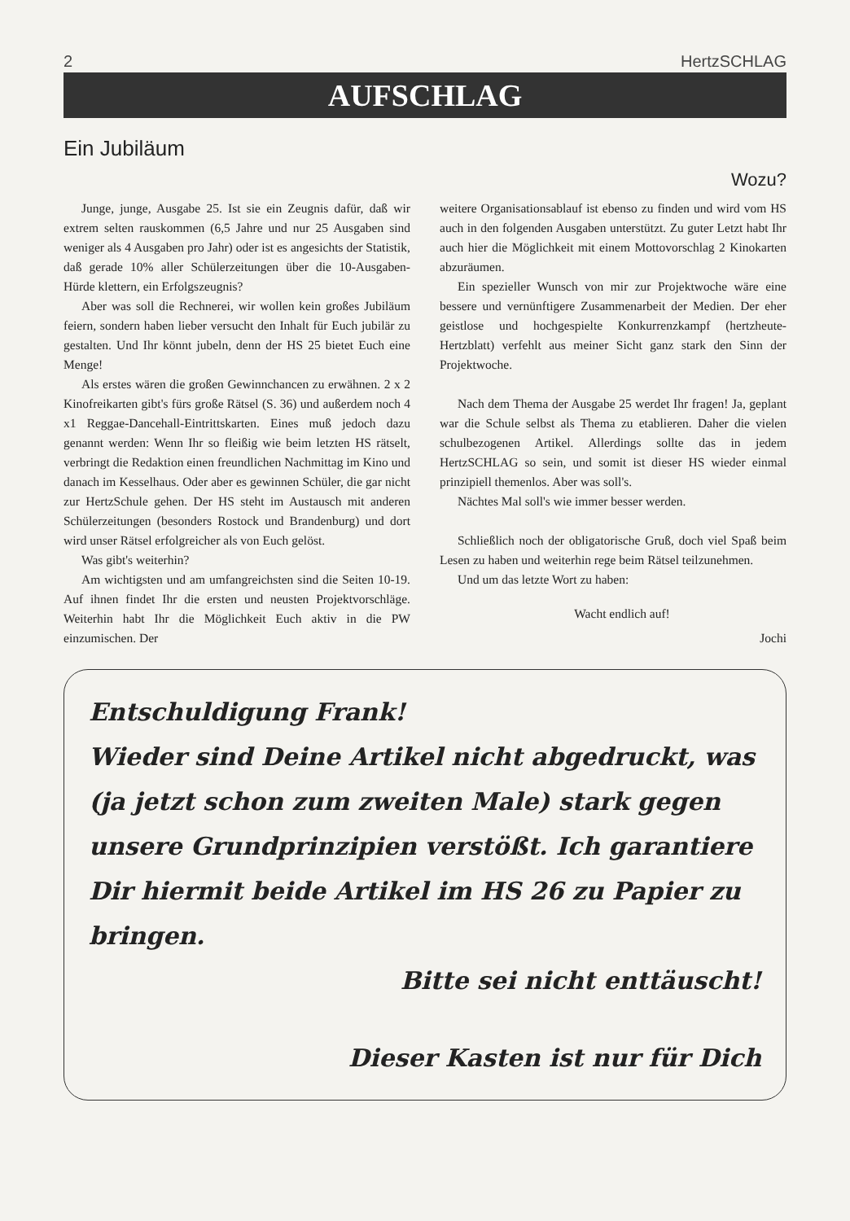2 HertzSCHLAG
AUFSCHLAG
Ein Jubiläum
Wozu?
Junge, junge, Ausgabe 25. Ist sie ein Zeugnis dafür, daß wir extrem selten rauskommen (6,5 Jahre und nur 25 Ausgaben sind weniger als 4 Ausgaben pro Jahr) oder ist es angesichts der Statistik, daß gerade 10% aller Schülerzeitungen über die 10-Ausgaben-Hürde klettern, ein Erfolgszeugnis?
Aber was soll die Rechnerei, wir wollen kein großes Jubiläum feiern, sondern haben lieber versucht den Inhalt für Euch jubilär zu gestalten. Und Ihr könnt jubeln, denn der HS 25 bietet Euch eine Menge!
Als erstes wären die großen Gewinnchancen zu erwähnen. 2 x 2 Kinofreikarten gibt's fürs große Rätsel (S. 36) und außerdem noch 4 x1 Reggae-Dancehall-Eintrittskarten. Eines muß jedoch dazu genannt werden: Wenn Ihr so fleißig wie beim letzten HS rätselt, verbringt die Redaktion einen freundlichen Nachmittag im Kino und danach im Kesselhaus. Oder aber es gewinnen Schüler, die gar nicht zur HertzSchule gehen. Der HS steht im Austausch mit anderen Schülerzeitungen (besonders Rostock und Brandenburg) und dort wird unser Rätsel erfolgreicher als von Euch gelöst.
Was gibt's weiterhin?
Am wichtigsten und am umfangreichsten sind die Seiten 10-19. Auf ihnen findet Ihr die ersten und neusten Projektvorschläge. Weiterhin habt Ihr die Möglichkeit Euch aktiv in die PW einzumischen. Der
weitere Organisationsablauf ist ebenso zu finden und wird vom HS auch in den folgenden Ausgaben unterstützt. Zu guter Letzt habt Ihr auch hier die Möglichkeit mit einem Mottovorschlag 2 Kinokarten abzuräumen.
Ein spezieller Wunsch von mir zur Projektwoche wäre eine bessere und vernünftigere Zusammenarbeit der Medien. Der eher geistlose und hochgespielte Konkurrenzkampf (hertzheute-Hertzblatt) verfehlt aus meiner Sicht ganz stark den Sinn der Projektwoche.
Nach dem Thema der Ausgabe 25 werdet Ihr fragen! Ja, geplant war die Schule selbst als Thema zu etablieren. Daher die vielen schulbezogenen Artikel. Allerdings sollte das in jedem HertzSCHLAG so sein, und somit ist dieser HS wieder einmal prinzipiell themenlos. Aber was soll's.
Nächtes Mal soll's wie immer besser werden.
Schließlich noch der obligatorische Gruß, doch viel Spaß beim Lesen zu haben und weiterhin rege beim Rätsel teilzunehmen.
Und um das letzte Wort zu haben:
Wacht endlich auf!
Jochi
Entschuldigung Frank!
Wieder sind Deine Artikel nicht abgedruckt, was (ja jetzt schon zum zweiten Male) stark gegen unsere Grundprinzipien verstößt. Ich garantiere Dir hiermit beide Artikel im HS 26 zu Papier zu bringen.
Bitte sei nicht enttäuscht!
Dieser Kasten ist nur für Dich